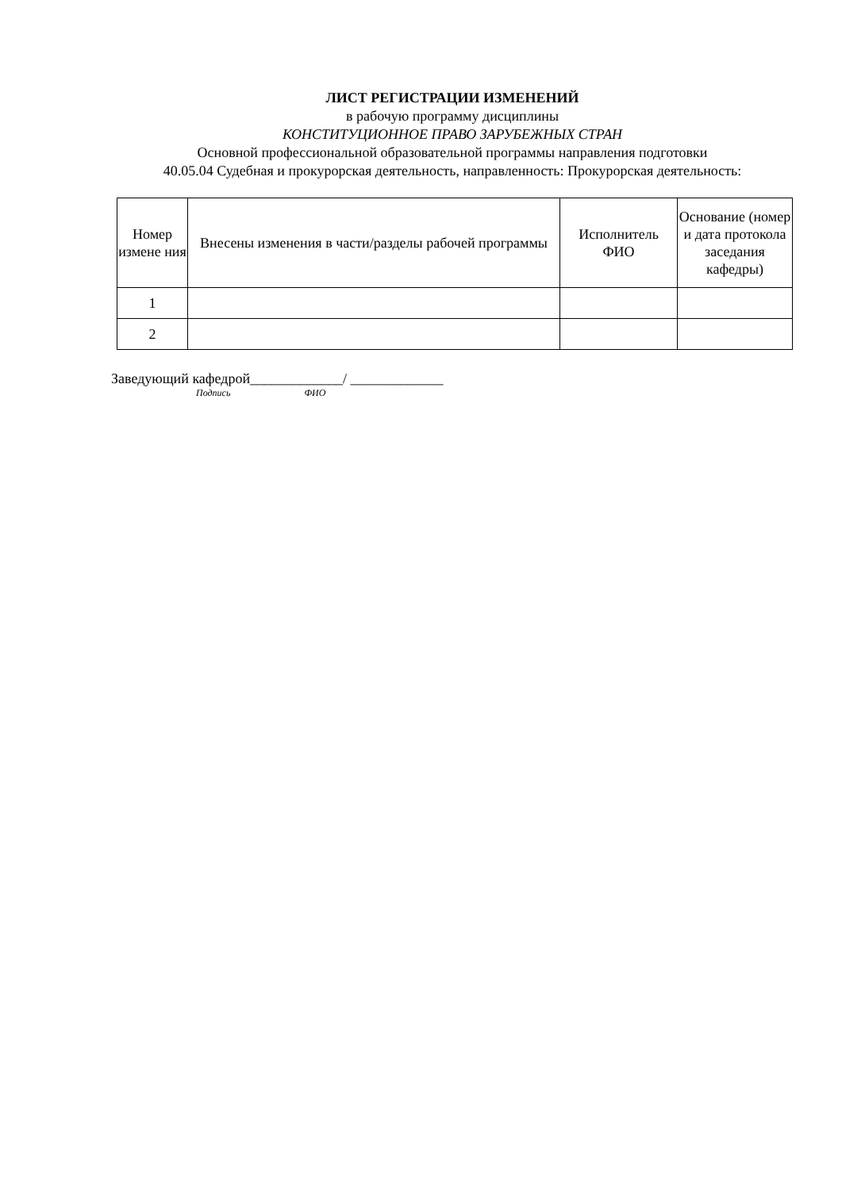ЛИСТ РЕГИСТРАЦИИ ИЗМЕНЕНИЙ
в рабочую программу дисциплины
КОНСТИТУЦИОННОЕ ПРАВО ЗАРУБЕЖНЫХ СТРАН
Основной профессиональной образовательной программы направления подготовки
40.05.04 Судебная и прокурорская деятельность, направленность: Прокурорская деятельность:
| Номер измене ния | Внесены изменения в части/разделы рабочей программы | Исполнитель ФИО | Основание (номер и дата протокола заседания кафедры) |
| --- | --- | --- | --- |
| 1 | | | |
| 2 | | | |
Заведующий кафедрой_____________/ _____________
Подпись ФИО